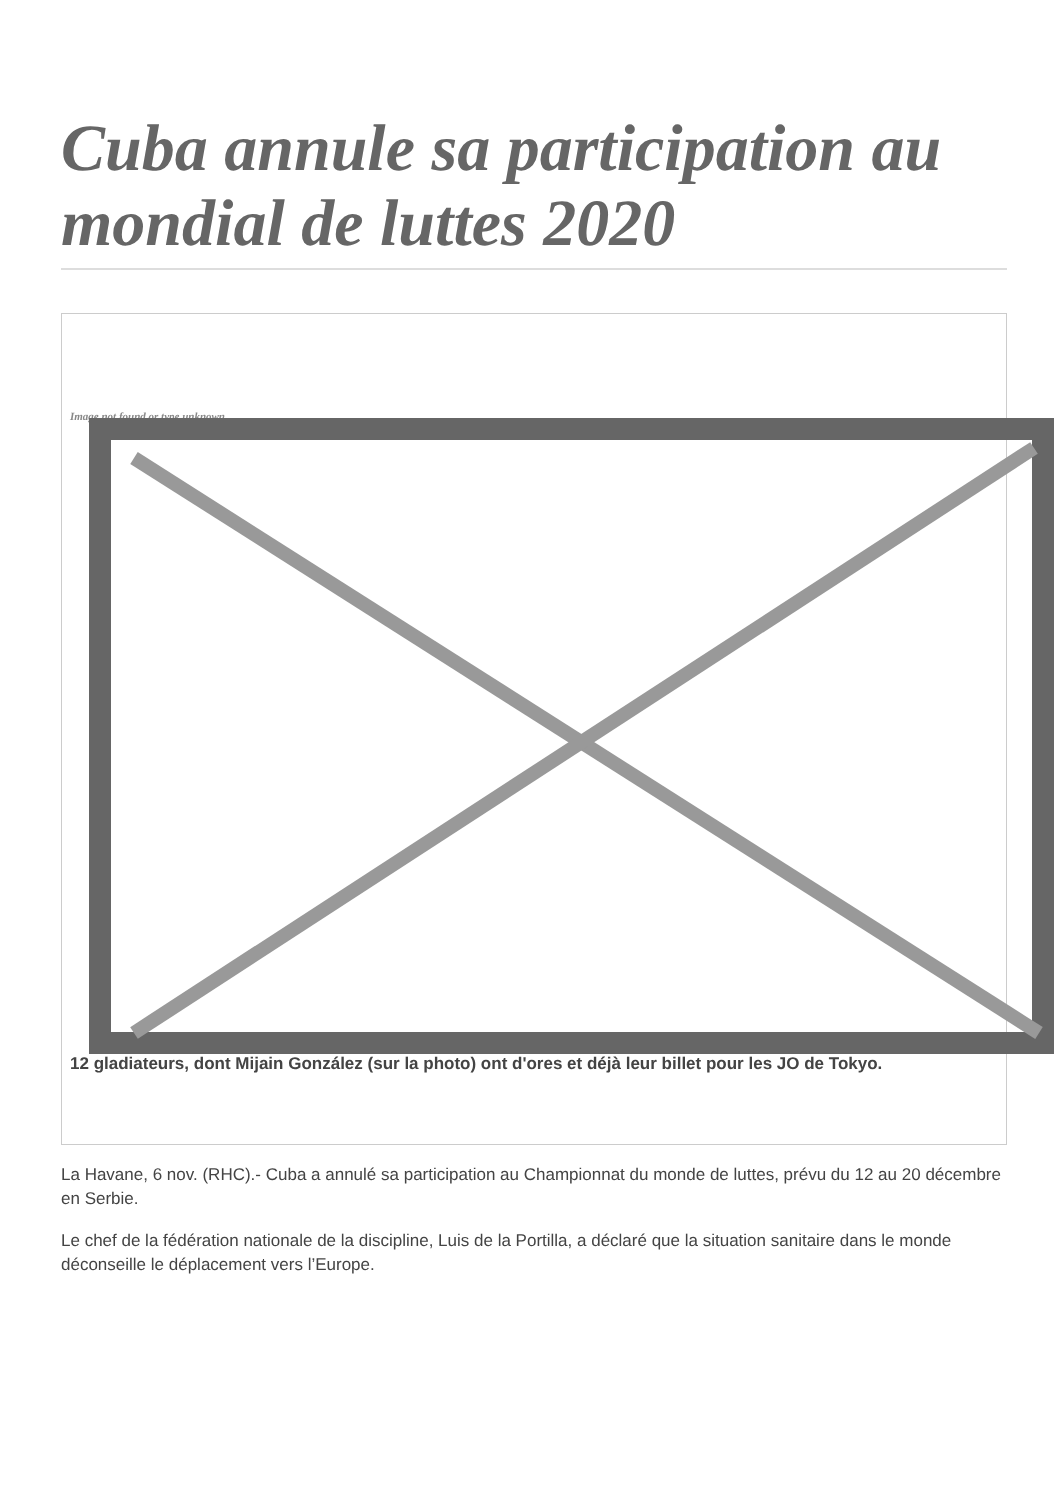Cuba annule sa participation au mondial de luttes 2020
Image not found or type unknown
12 gladiateurs, dont Mijain González (sur la photo) ont d'ores et déjà leur billet pour les JO de Tokyo.
La Havane, 6 nov. (RHC).- Cuba a annulé sa participation au Championnat du monde de luttes, prévu du 12 au 20 décembre en Serbie.
Le chef de la fédération nationale de la discipline, Luis de la Portilla, a déclaré que la situation sanitaire dans le monde déconseille le déplacement vers l’Europe.